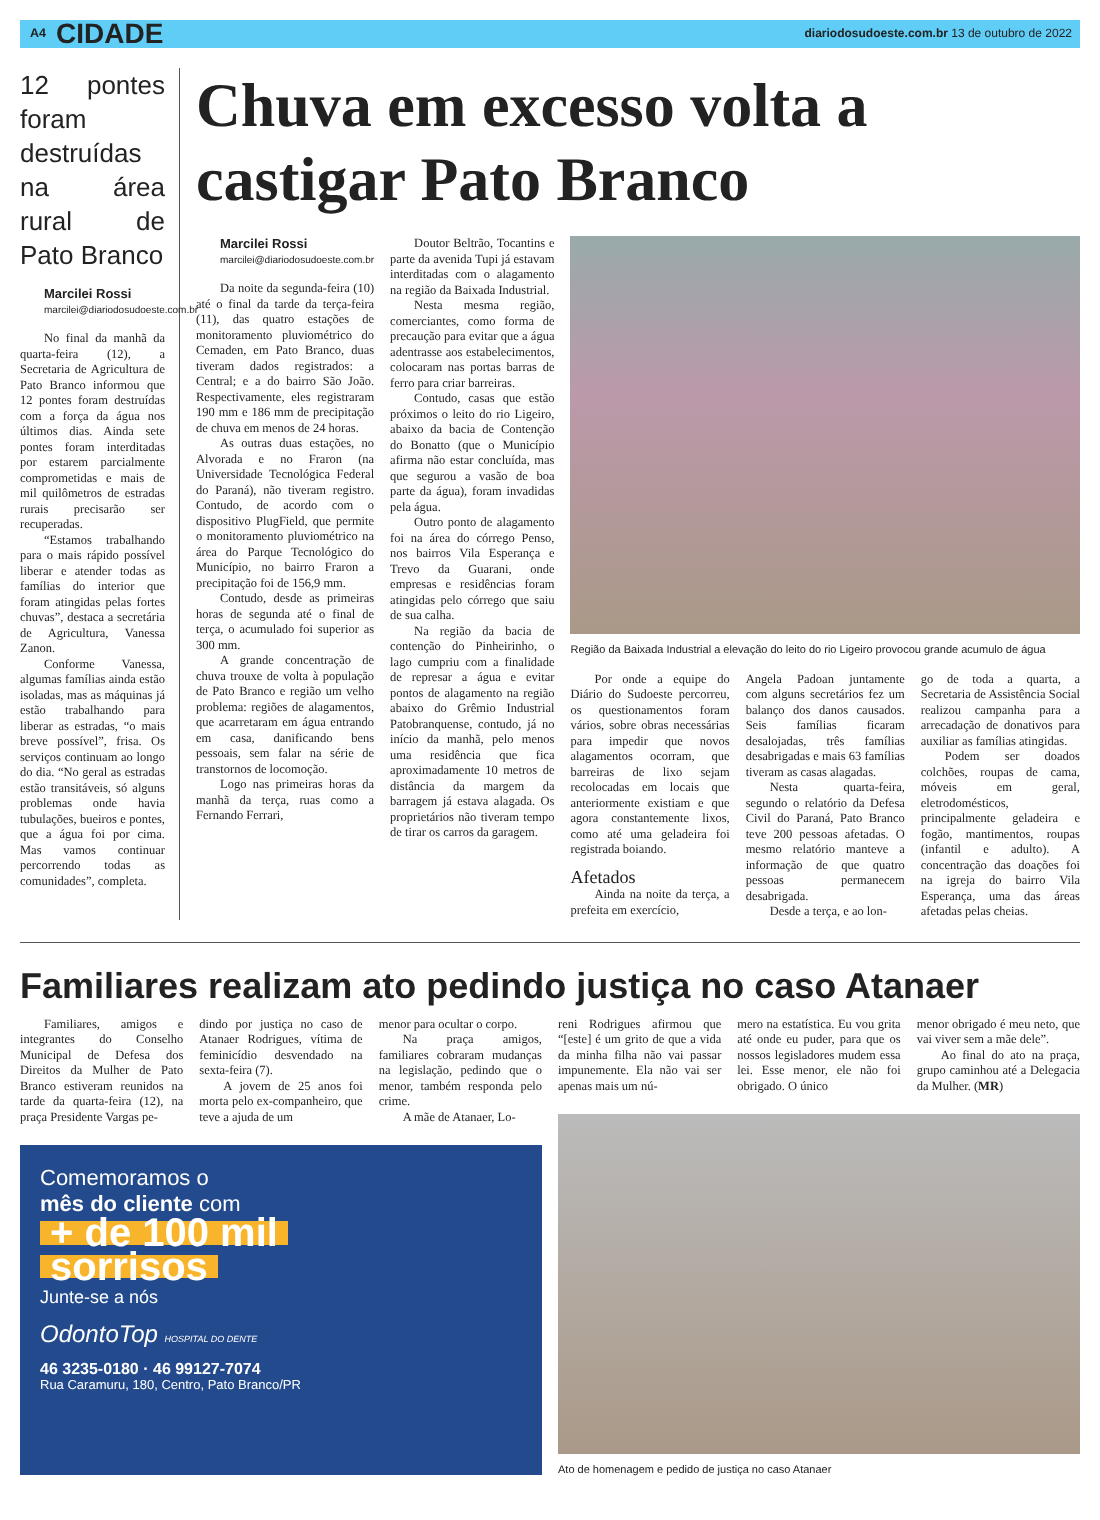A4 CIDADE diariodosudoeste.com.br 13 de outubro de 2022
12 pontes foram destruídas na área rural de Pato Branco
Marcilei Rossi
marcilei@diariodosudoeste.com.br
No final da manhã da quarta-feira (12), a Secretaria de Agricultura de Pato Branco informou que 12 pontes foram destruídas com a força da água nos últimos dias. Ainda sete pontes foram interditadas por estarem parcialmente comprometidas e mais de mil quilômetros de estradas rurais precisarão ser recuperadas.
“Estamos trabalhando para o mais rápido possível liberar e atender todas as famílias do interior que foram atingidas pelas fortes chuvas”, destaca a secretária de Agricultura, Vanessa Zanon.
Conforme Vanessa, algumas famílias ainda estão isoladas, mas as máquinas já estão trabalhando para liberar as estradas, “o mais breve possível”, frisa. Os serviços continuam ao longo do dia. “No geral as estradas estão transitáveis, só alguns problemas onde havia tubulações, bueiros e pontes, que a água foi por cima. Mas vamos continuar percorrendo todas as comunidades”, completa.
Chuva em excesso volta a castigar Pato Branco
Marcilei Rossi
marcilei@diariodosudoeste.com.br
Da noite da segunda-feira (10) até o final da tarde da terça-feira (11), das quatro estações de monitoramento pluviométrico do Cemaden, em Pato Branco, duas tiveram dados registrados: a Central; e a do bairro São João. Respectivamente, eles registraram 190 mm e 186 mm de precipitação de chuva em menos de 24 horas.
As outras duas estações, no Alvorada e no Fraron (na Universidade Tecnológica Federal do Paraná), não tiveram registro. Contudo, de acordo com o dispositivo PlugField, que permite o monitoramento pluviométrico na área do Parque Tecnológico do Município, no bairro Fraron a precipitação foi de 156,9 mm.
Contudo, desde as primeiras horas de segunda até o final de terça, o acumulado foi superior as 300 mm.
A grande concentração de chuva trouxe de volta à população de Pato Branco e região um velho problema: regiões de alagamentos, que acarretaram em água entrando em casa, danificando bens pessoais, sem falar na série de transtornos de locomoção.
Logo nas primeiras horas da manhã da terça, ruas como a Fernando Ferrari,
Doutor Beltrão, Tocantins e parte da avenida Tupi já estavam interditadas com o alagamento na região da Baixada Industrial.
Nesta mesma região, comerciantes, como forma de precaução para evitar que a água adentrasse aos estabelecimentos, colocaram nas portas barras de ferro para criar barreiras.
Contudo, casas que estão próximos o leito do rio Ligeiro, abaixo da bacia de Contenção do Bonatto (que o Município afirma não estar concluída, mas que segurou a vasão de boa parte da água), foram invadidas pela água.
Outro ponto de alagamento foi na área do córrego Penso, nos bairros Vila Esperança e Trevo da Guarani, onde empresas e residências foram atingidas pelo córrego que saiu de sua calha.
Na região da bacia de contenção do Pinheirinho, o lago cumpriu com a finalidade de represar a água e evitar pontos de alagamento na região abaixo do Grêmio Industrial Patobranquense, contudo, já no início da manhã, pelo menos uma residência que fica aproximadamente 10 metros de distância da margem da barragem já estava alagada. Os proprietários não tiveram tempo de tirar os carros da garagem.
Região da Baixada Industrial a elevação do leito do rio Ligeiro provocou grande acumulo de água
Por onde a equipe do Diário do Sudoeste percorreu, os questionamentos foram vários, sobre obras necessárias para impedir que novos alagamentos ocorram, que barreiras de lixo sejam recolocadas em locais que anteriormente existiam e que agora constantemente lixos, como até uma geladeira foi registrada boiando.
Afetados
Ainda na noite da terça, a prefeita em exercício,
Angela Padoan juntamente com alguns secretários fez um balanço dos danos causados. Seis famílias ficaram desalojadas, três famílias desabrigadas e mais 63 famílias tiveram as casas alagadas.
Nesta quarta-feira, segundo o relatório da Defesa Civil do Paraná, Pato Branco teve 200 pessoas afetadas. O mesmo relatório manteve a informação de que quatro pessoas permanecem desabrigada.
Desde a terça, e ao lon-
go de toda a quarta, a Secretaria de Assistência Social realizou campanha para a arrecadação de donativos para auxiliar as famílias atingidas.
Podem ser doados colchões, roupas de cama, móveis em geral, eletrodomésticos, principalmente geladeira e fogão, mantimentos, roupas (infantil e adulto). A concentração das doações foi na igreja do bairro Vila Esperança, uma das áreas afetadas pelas cheias.
Familiares realizam ato pedindo justiça no caso Atanaer
Familiares, amigos e integrantes do Conselho Municipal de Defesa dos Direitos da Mulher de Pato Branco estiveram reunidos na tarde da quarta-feira (12), na praça Presidente Vargas pe-
dindo por justiça no caso de Atanaer Rodrigues, vítima de feminicídio desvendado na sexta-feira (7).
A jovem de 25 anos foi morta pelo ex-companheiro, que teve a ajuda de um
menor para ocultar o corpo.
Na praça amigos, familiares cobraram mudanças na legislação, pedindo que o menor, também responda pelo crime.
A mãe de Atanaer, Lo-
Comemoramos o
mês do cliente com
+ de 100 mil
sorrisos
Junte-se a nós
OdontoTop HOSPITAL DO DENTE
46 3235-0180 · 46 99127-7074
Rua Caramuru, 180, Centro, Pato Branco/PR
reni Rodrigues afirmou que “[este] é um grito de que a vida da minha filha não vai passar impunemente. Ela não vai ser apenas mais um nú-
mero na estatística. Eu vou grita até onde eu puder, para que os nossos legisladores mudem essa lei. Esse menor, ele não foi obrigado. O único
menor obrigado é meu neto, que vai viver sem a mãe dele”.
Ao final do ato na praça, grupo caminhou até a Delegacia da Mulher. (MR)
Ato de homenagem e pedido de justiça no caso Atanaer